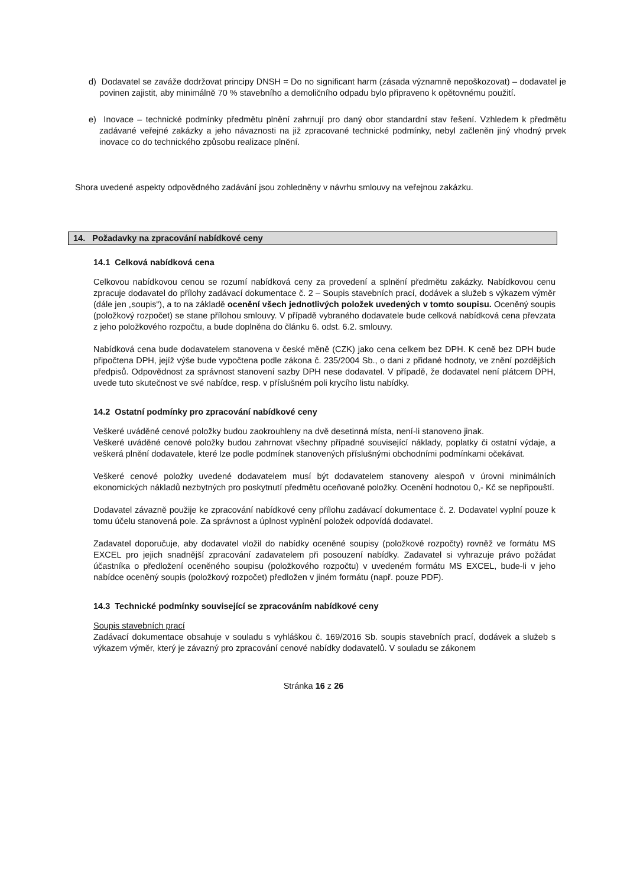d) Dodavatel se zaváže dodržovat principy DNSH = Do no significant harm (zásada významně nepoškozovat) – dodavatel je povinen zajistit, aby minimálně 70 % stavebního a demoličního odpadu bylo připraveno k opětovnému použití.
e) Inovace – technické podmínky předmětu plnění zahrnují pro daný obor standardní stav řešení. Vzhledem k předmětu zadávané veřejné zakázky a jeho návaznosti na již zpracované technické podmínky, nebyl začleněn jiný vhodný prvek inovace co do technického způsobu realizace plnění.
Shora uvedené aspekty odpovědného zadávání jsou zohledněny v návrhu smlouvy na veřejnou zakázku.
14. Požadavky na zpracování nabídkové ceny
14.1 Celková nabídková cena
Celkovou nabídkovou cenou se rozumí nabídková ceny za provedení a splnění předmětu zakázky. Nabídkovou cenu zpracuje dodavatel do přílohy zadávací dokumentace č. 2 – Soupis stavebních prací, dodávek a služeb s výkazem výměr (dále jen „soupis“), a to na základě ocenění všech jednotlivých položek uvedených v tomto soupisu. Oceněný soupis (položkový rozpočet) se stane přílohou smlouvy. V případě vybraného dodavatele bude celková nabídková cena převzata z jeho položkového rozpočtu, a bude doplněna do článku 6. odst. 6.2. smlouvy.
Nabídková cena bude dodavatelem stanovena v české měně (CZK) jako cena celkem bez DPH. K ceně bez DPH bude připočtena DPH, jejíž výše bude vypočtena podle zákona č. 235/2004 Sb., o dani z přidané hodnoty, ve znění pozdějších předpisů. Odpovědnost za správnost stanovení sazby DPH nese dodavatel. V případě, že dodavatel není plátcem DPH, uvede tuto skutečnost ve své nabídce, resp. v příslušném poli krycího listu nabídky.
14.2 Ostatní podmínky pro zpracování nabídkové ceny
Veškeré uváděné cenové položky budou zaokrouhleny na dvě desetinná místa, není-li stanoveno jinak.
Veškeré uváděné cenové položky budou zahrnovat všechny případné související náklady, poplatky či ostatní výdaje, a veškerá plnění dodavatele, které lze podle podmínek stanovených příslušnými obchodními podmínkami očekávat.
Veškeré cenové položky uvedené dodavatelem musí být dodavatelem stanoveny alespoň v úrovni minimálních ekonomických nákladů nezbytných pro poskytnutí předmětu oceňované položky. Ocenění hodnotou 0,- Kč se nepřipouští.
Dodavatel závazně použije ke zpracování nabídkové ceny přílohu zadávací dokumentace č. 2. Dodavatel vyplní pouze k tomu účelu stanovená pole. Za správnost a úplnost vyplnění položek odpovídá dodavatel.
Zadavatel doporučuje, aby dodavatel vložil do nabídky oceněné soupisy (položkové rozpočty) rovněž ve formátu MS EXCEL pro jejich snadnější zpracování zadavatelem při posouzení nabídky. Zadavatel si vyhrazuje právo požádat účastníka o předložení oceněného soupisu (položkového rozpočtu) v uvedeném formátu MS EXCEL, bude-li v jeho nabídce oceněný soupis (položkový rozpočet) předložen v jiném formátu (např. pouze PDF).
14.3 Technické podmínky související se zpracováním nabídkové ceny
Soupis stavebních prací
Zadávací dokumentace obsahuje v souladu s vyhláškou č. 169/2016 Sb. soupis stavebních prací, dodávek a služeb s výkazem výměr, který je závazný pro zpracování cenové nabídky dodavatelů. V souladu se zákonem
Stránka 16 z 26